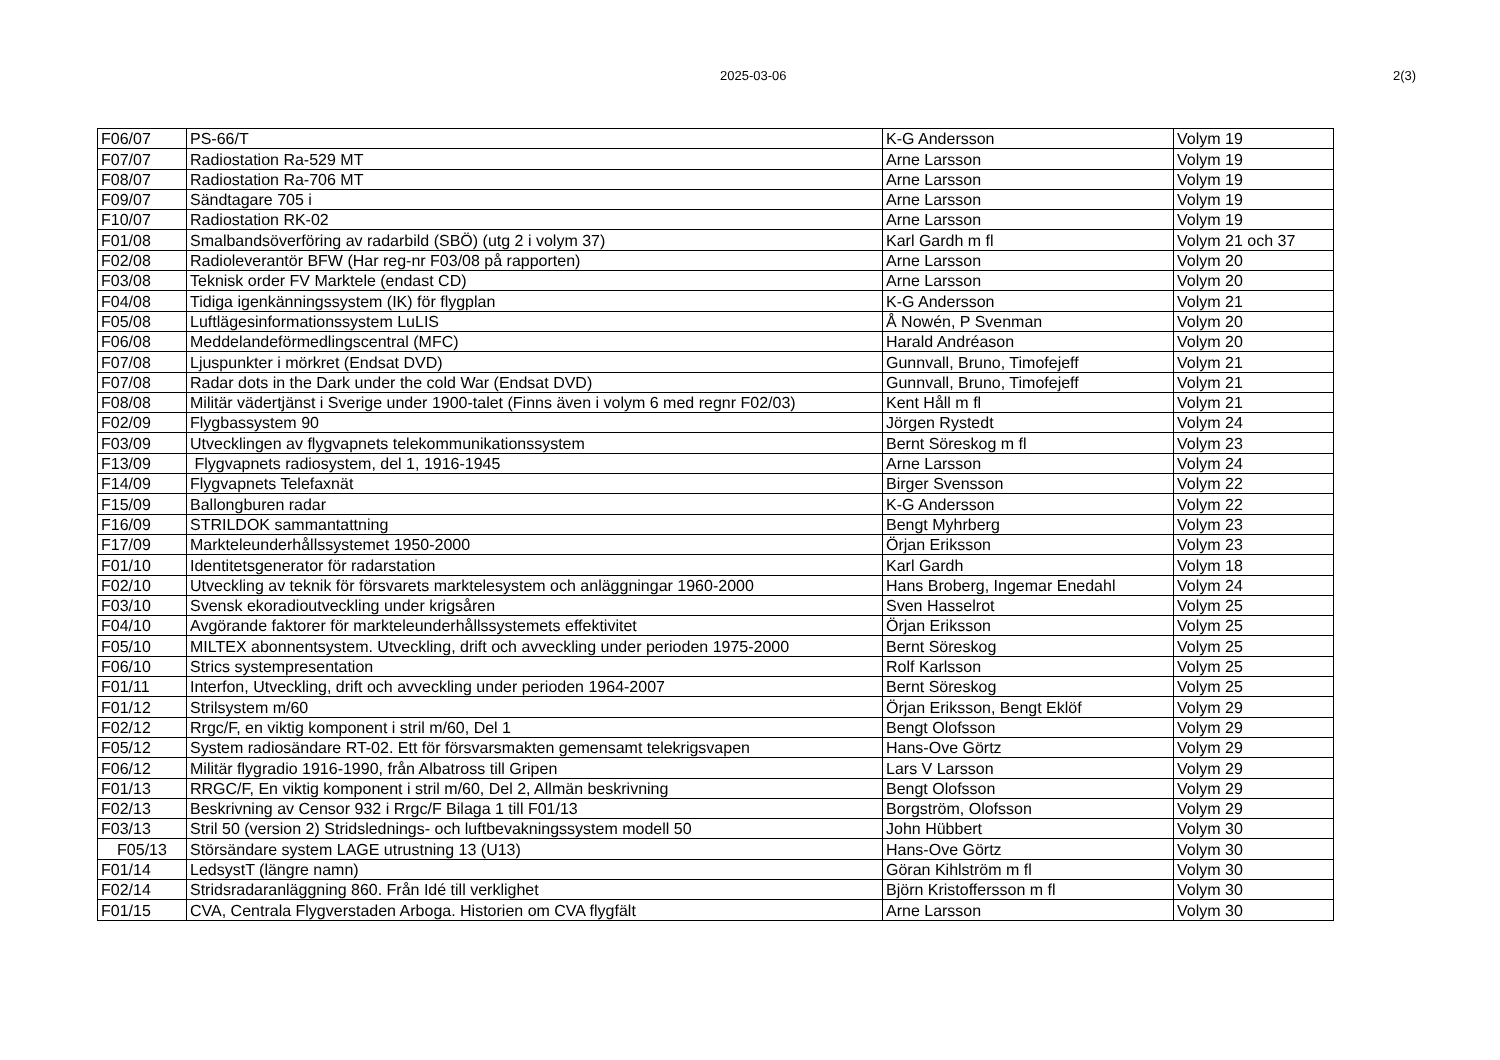2025-03-06 2(3)
| F06/07 | PS-66/T | K-G Andersson | Volym 19 |
| F07/07 | Radiostation Ra-529 MT | Arne Larsson | Volym 19 |
| F08/07 | Radiostation Ra-706 MT | Arne Larsson | Volym 19 |
| F09/07 | Sändtagare 705 i | Arne Larsson | Volym 19 |
| F10/07 | Radiostation RK-02 | Arne Larsson | Volym 19 |
| F01/08 | Smalbandsöverföring av radarbild (SBÖ) (utg 2 i volym 37) | Karl Gardh m fl | Volym 21 och 37 |
| F02/08 | Radioleverantör BFW (Har reg-nr F03/08 på rapporten) | Arne Larsson | Volym 20 |
| F03/08 | Teknisk order FV Marktele (endast CD) | Arne Larsson | Volym 20 |
| F04/08 | Tidiga igenkänningssystem (IK) för flygplan | K-G Andersson | Volym 21 |
| F05/08 | Luftlägesinformationssystem LuLIS | Å Nowén, P Svenman | Volym 20 |
| F06/08 | Meddelandeförmedlingscentral (MFC) | Harald Andréason | Volym 20 |
| F07/08 | Ljuspunkter i mörkret (Endsat DVD) | Gunnvall, Bruno, Timofejeff | Volym 21 |
| F07/08 | Radar dots in the Dark under the cold War (Endsat DVD) | Gunnvall, Bruno, Timofejeff | Volym 21 |
| F08/08 | Militär vädertjänst i Sverige under 1900-talet (Finns även i volym 6 med regnr F02/03) | Kent Håll m fl | Volym 21 |
| F02/09 | Flygbassystem 90 | Jörgen Rystedt | Volym 24 |
| F03/09 | Utvecklingen av flygvapnets telekommunikationssystem | Bernt Söreskog m fl | Volym 23 |
| F13/09 | Flygvapnets radiosystem, del 1, 1916-1945 | Arne Larsson | Volym 24 |
| F14/09 | Flygvapnets Telefaxnät | Birger Svensson | Volym 22 |
| F15/09 | Ballongburen radar | K-G Andersson | Volym 22 |
| F16/09 | STRILDOK sammantattning | Bengt Myhrberg | Volym 23 |
| F17/09 | Markteleunderhållssystemet 1950-2000 | Örjan Eriksson | Volym 23 |
| F01/10 | Identitetsgenerator för radarstation | Karl Gardh | Volym 18 |
| F02/10 | Utveckling av teknik för försvarets marktelesystem och anläggningar 1960-2000 | Hans Broberg, Ingemar Enedahl | Volym 24 |
| F03/10 | Svensk ekoradioutveckling under krigsåren | Sven Hasselrot | Volym 25 |
| F04/10 | Avgörande faktorer för markteleunderhållssystemets effektivitet | Örjan Eriksson | Volym 25 |
| F05/10 | MILTEX abonnentsystem. Utveckling, drift och avveckling under perioden 1975-2000 | Bernt Söreskog | Volym 25 |
| F06/10 | Strics systempresentation | Rolf Karlsson | Volym 25 |
| F01/11 | Interfon, Utveckling, drift och avveckling under perioden 1964-2007 | Bernt Söreskog | Volym 25 |
| F01/12 | Strilsystem m/60 | Örjan Eriksson, Bengt Eklöf | Volym 29 |
| F02/12 | Rrgc/F, en viktig komponent i stril m/60, Del 1 | Bengt Olofsson | Volym 29 |
| F05/12 | System radiosändare RT-02. Ett för försvarsmakten gemensamt telekrigsvapen | Hans-Ove Görtz | Volym 29 |
| F06/12 | Militär flygradio 1916-1990, från Albatross till Gripen | Lars V Larsson | Volym 29 |
| F01/13 | RRGC/F, En viktig komponent i stril m/60, Del 2, Allmän beskrivning | Bengt Olofsson | Volym 29 |
| F02/13 | Beskrivning av Censor 932 i Rrgc/F Bilaga 1 till F01/13 | Borgström, Olofsson | Volym 29 |
| F03/13 | Stril 50 (version 2) Stridslednings- och luftbevakningssystem modell 50 | John Hübbert | Volym 30 |
| F05/13 | Störsändare system LAGE utrustning 13 (U13) | Hans-Ove Görtz | Volym 30 |
| F01/14 | LedsystT (längre namn) | Göran Kihlström m fl | Volym 30 |
| F02/14 | Stridsradaranläggning 860. Från Idé till verklighet | Björn Kristoffersson m fl | Volym 30 |
| F01/15 | CVA, Centrala Flygverstaden Arboga. Historien om CVA flygfält | Arne Larsson | Volym 30 |